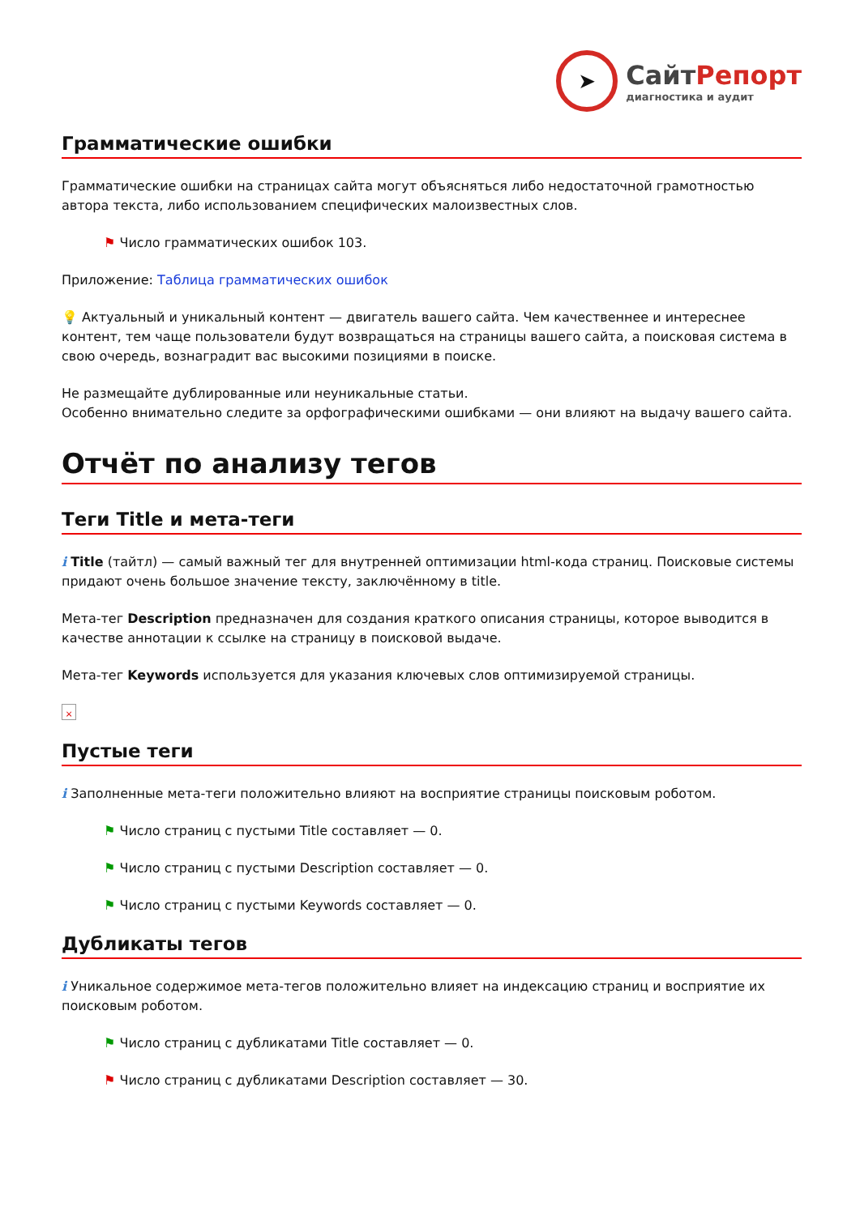➤
СайтРепорт
диагностика и аудит
Грамматические ошибки
Грамматические ошибки на страницах сайта могут объясняться либо недостаточной грамотностью автора текста, либо использованием специфических малоизвестных слов.
⚑ Число грамматических ошибок 103.
Приложение: Таблица грамматических ошибок
💡 Актуальный и уникальный контент — двигатель вашего сайта. Чем качественнее и интереснее контент, тем чаще пользователи будут возвращаться на страницы вашего сайта, а поисковая система в свою очередь, вознаградит вас высокими позициями в поиске.
Не размещайте дублированные или неуникальные статьи.
Особенно внимательно следите за орфографическими ошибками — они влияют на выдачу вашего сайта.
Отчёт по анализу тегов
Теги Title и мета-теги
i Title (тайтл) — самый важный тег для внутренней оптимизации html-кода страниц. Поисковые системы придают очень большое значение тексту, заключённому в title.
Мета-тег Description предназначен для создания краткого описания страницы, которое выводится в качестве аннотации к ссылке на страницу в поисковой выдаче.
Мета-тег Keywords используется для указания ключевых слов оптимизируемой страницы.
×
Пустые теги
i Заполненные мета-теги положительно влияют на восприятие страницы поисковым роботом.
⚑ Число страниц с пустыми Title составляет — 0.
⚑ Число страниц с пустыми Description составляет — 0.
⚑ Число страниц с пустыми Keywords составляет — 0.
Дубликаты тегов
i Уникальное содержимое мета-тегов положительно влияет на индексацию страниц и восприятие их поисковым роботом.
⚑ Число страниц с дубликатами Title составляет — 0.
⚑ Число страниц с дубликатами Description составляет — 30.